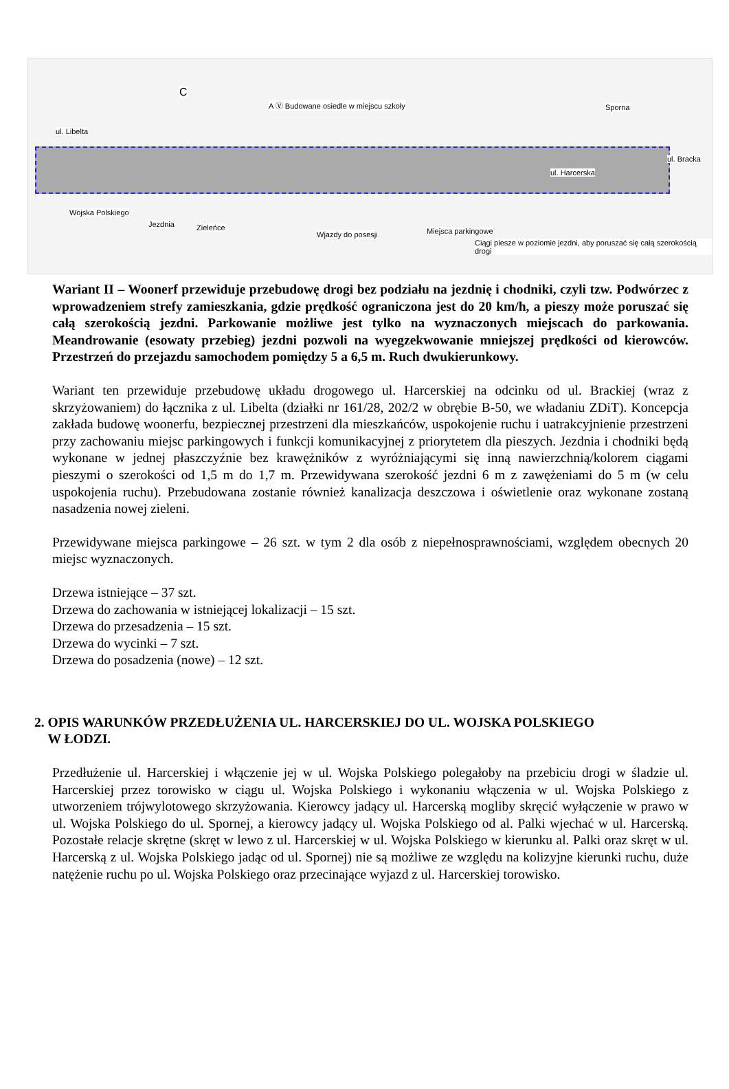C
A Ⓥ Budowane osiedle w miejscu szkoły
ul. Libelta
Sporna
ul. Harcerska
ul. Bracka
Wojska Polskiego
Jezdnia Zieleńce
Wjazdy do posesji Miejsca parkingowe
Ciągi piesze w poziomie jezdni, aby poruszać się całą szerokością drogi
Wariant II – Woonerf przewiduje przebudowę drogi bez podziału na jezdnię i chodniki, czyli tzw. Podwórzec z wprowadzeniem strefy zamieszkania, gdzie prędkość ograniczona jest do 20 km/h, a pieszy może poruszać się całą szerokością jezdni. Parkowanie możliwe jest tylko na wyznaczonych miejscach do parkowania. Meandrowanie (esowaty przebieg) jezdni pozwoli na wyegzekwowanie mniejszej prędkości od kierowców. Przestrzeń do przejazdu samochodem pomiędzy 5 a 6,5 m. Ruch dwukierunkowy.
Wariant ten przewiduje przebudowę układu drogowego ul. Harcerskiej na odcinku od ul. Brackiej (wraz z skrzyżowaniem) do łącznika z ul. Libelta (działki nr 161/28, 202/2 w obrębie B-50, we władaniu ZDiT). Koncepcja zakłada budowę woonerfu, bezpiecznej przestrzeni dla mieszkańców, uspokojenie ruchu i uatrakcyjnienie przestrzeni przy zachowaniu miejsc parkingowych i funkcji komunikacyjnej z priorytetem dla pieszych. Jezdnia i chodniki będą wykonane w jednej płaszczyźnie bez krawężników z wyróżniającymi się inną nawierzchnią/kolorem ciągami pieszymi o szerokości od 1,5 m do 1,7 m. Przewidywana szerokość jezdni 6 m z zawężeniami do 5 m (w celu uspokojenia ruchu). Przebudowana zostanie również kanalizacja deszczowa i oświetlenie oraz wykonane zostaną nasadzenia nowej zieleni.
Przewidywane miejsca parkingowe – 26 szt. w tym 2 dla osób z niepełnosprawnościami, względem obecnych 20 miejsc wyznaczonych.
Drzewa istniejące – 37 szt.
Drzewa do zachowania w istniejącej lokalizacji – 15 szt.
Drzewa do przesadzenia – 15 szt.
Drzewa do wycinki – 7 szt.
Drzewa do posadzenia (nowe) – 12 szt.
2. OPIS WARUNKÓW PRZEDŁUŻENIA UL. HARCERSKIEJ DO UL. WOJSKA POLSKIEGO
W ŁODZI.
Przedłużenie ul. Harcerskiej i włączenie jej w ul. Wojska Polskiego polegałoby na przebiciu drogi w śladzie ul. Harcerskiej przez torowisko w ciągu ul. Wojska Polskiego i wykonaniu włączenia w ul. Wojska Polskiego z utworzeniem trójwylotowego skrzyżowania. Kierowcy jadący ul. Harcerską mogliby skręcić wyłączenie w prawo w ul. Wojska Polskiego do ul. Spornej, a kierowcy jadący ul. Wojska Polskiego od al. Palki wjechać w ul. Harcerską. Pozostałe relacje skrętne (skręt w lewo z ul. Harcerskiej w ul. Wojska Polskiego w kierunku al. Palki oraz skręt w ul. Harcerską z ul. Wojska Polskiego jadąc od ul. Spornej) nie są możliwe ze względu na kolizyjne kierunki ruchu, duże natężenie ruchu po ul. Wojska Polskiego oraz przecinające wyjazd z ul. Harcerskiej torowisko.